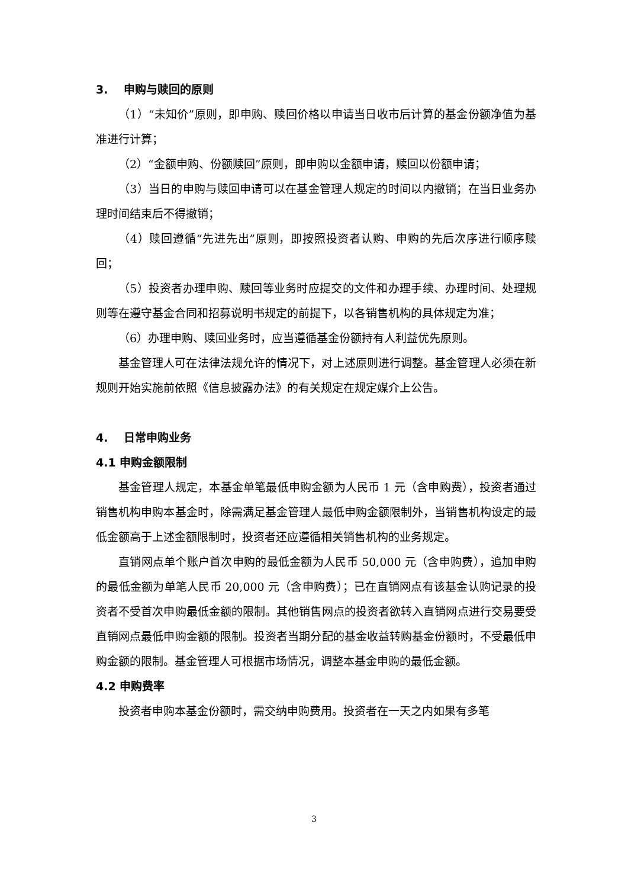3. 申购与赎回的原则
（1）“未知价”原则，即申购、赎回价格以申请当日收市后计算的基金份额净值为基准进行计算；
（2）“金额申购、份额赎回”原则，即申购以金额申请，赎回以份额申请；
（3）当日的申购与赎回申请可以在基金管理人规定的时间以内撤销；在当日业务办理时间结束后不得撤销；
（4）赎回遵循“先进先出”原则，即按照投资者认购、申购的先后次序进行顺序赎回；
（5）投资者办理申购、赎回等业务时应提交的文件和办理手续、办理时间、处理规则等在遵守基金合同和招募说明书规定的前提下，以各销售机构的具体规定为准；
（6）办理申购、赎回业务时，应当遵循基金份额持有人利益优先原则。
基金管理人可在法律法规允许的情况下，对上述原则进行调整。基金管理人必须在新规则开始实施前依照《信息披露办法》的有关规定在规定媒介上公告。
4. 日常申购业务
4.1 申购金额限制
基金管理人规定，本基金单笔最低申购金额为人民币 1 元（含申购费），投资者通过销售机构申购本基金时，除需满足基金管理人最低申购金额限制外，当销售机构设定的最低金额高于上述金额限制时，投资者还应遵循相关销售机构的业务规定。
直销网点单个账户首次申购的最低金额为人民币 50,000 元（含申购费），追加申购的最低金额为单笔人民币 20,000 元（含申购费）；已在直销网点有该基金认购记录的投资者不受首次申购最低金额的限制。其他销售网点的投资者欲转入直销网点进行交易要受直销网点最低申购金额的限制。投资者当期分配的基金收益转购基金份额时，不受最低申购金额的限制。基金管理人可根据市场情况，调整本基金申购的最低金额。
4.2 申购费率
投资者申购本基金份额时，需交纳申购费用。投资者在一天之内如果有多笔
3